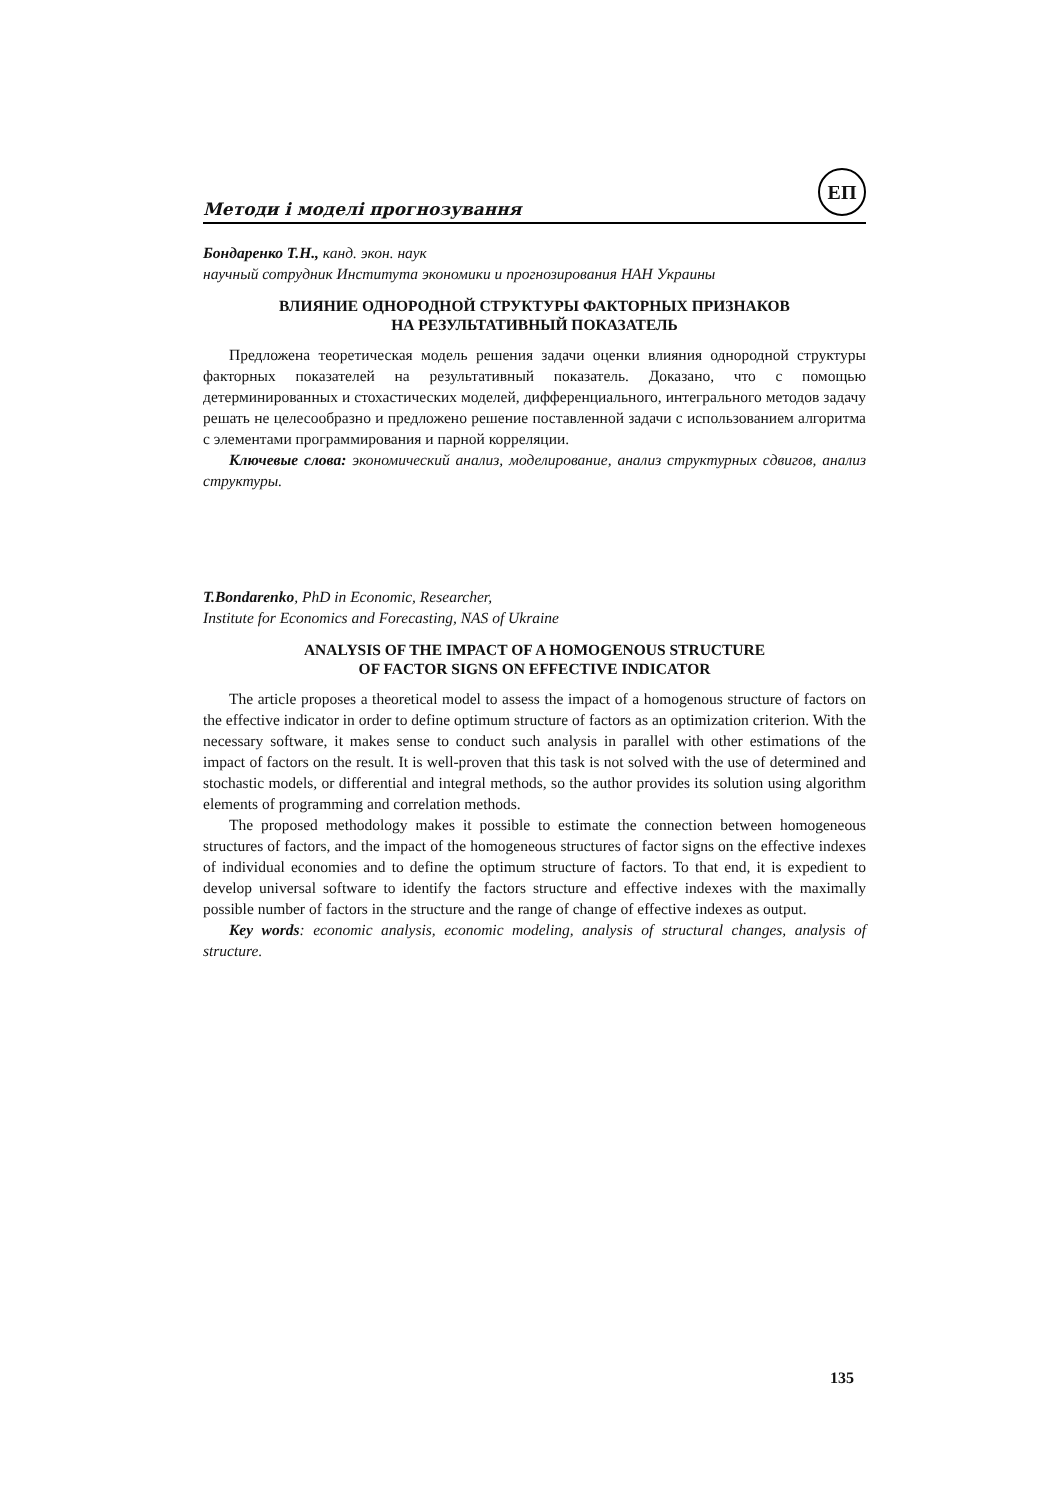Методи і моделі прогнозування ЕП
Бондаренко Т.Н., канд. экон. наук
научный сотрудник Института экономики и прогнозирования НАН Украины
ВЛИЯНИЕ ОДНОРОДНОЙ СТРУКТУРЫ ФАКТОРНЫХ ПРИЗНАКОВ
НА РЕЗУЛЬТАТИВНЫЙ ПОКАЗАТЕЛЬ
Предложена теоретическая модель решения задачи оценки влияния однородной структуры факторных показателей на результативный показатель. Доказано, что с помощью детерминированных и стохастических моделей, дифференциального, интегрального методов задачу решать не целесообразно и предложено решение поставленной задачи с использованием алгоритма с элементами программирования и парной корреляции.
Ключевые слова: экономический анализ, моделирование, анализ структурных сдвигов, анализ структуры.
T.Bondarenko, PhD in Economic, Researcher,
Institute for Economics and Forecasting, NAS of Ukraine
ANALYSIS OF THE IMPACT OF A HOMOGENOUS STRUCTURE
OF FACTOR SIGNS ON EFFECTIVE INDICATOR
The article proposes a theoretical model to assess the impact of a homogenous structure of factors on the effective indicator in order to define optimum structure of factors as an optimization criterion. With the necessary software, it makes sense to conduct such analysis in parallel with other estimations of the impact of factors on the result. It is well-proven that this task is not solved with the use of determined and stochastic models, or differential and integral methods, so the author provides its solution using algorithm elements of programming and correlation methods.
The proposed methodology makes it possible to estimate the connection between homogeneous structures of factors, and the impact of the homogeneous structures of factor signs on the effective indexes of individual economies and to define the optimum structure of factors. To that end, it is expedient to develop universal software to identify the factors structure and effective indexes with the maximally possible number of factors in the structure and the range of change of effective indexes as output.
Key words: economic analysis, economic modeling, analysis of structural changes, analysis of structure.
135